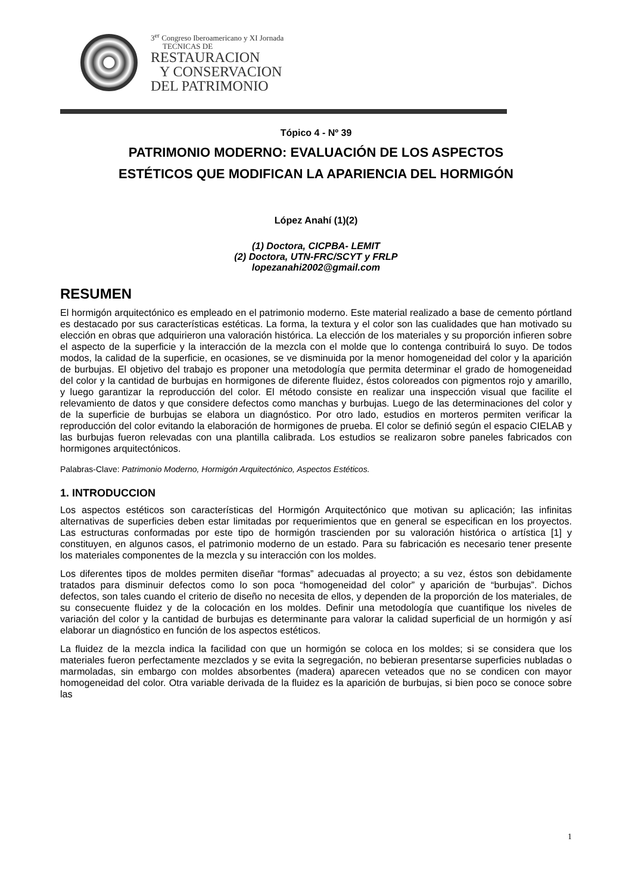3<sup>er</sup> Congreso Iberoamericano y XI Jornada
TECNICAS DE
RESTAURACION
Y CONSERVACION
DEL PATRIMONIO
Tópico 4 - Nº 39
PATRIMONIO MODERNO: EVALUACIÓN DE LOS ASPECTOS
ESTÉTICOS QUE MODIFICAN LA APARIENCIA DEL HORMIGÓN
López Anahí (1)(2)
(1) Doctora, CICPBA- LEMIT
(2) Doctora, UTN-FRC/SCYT y FRLP
lopezanahi2002@gmail.com
RESUMEN
El hormigón arquitectónico es empleado en el patrimonio moderno. Este material realizado a base de cemento pórtland es destacado por sus características estéticas. La forma, la textura y el color son las cualidades que han motivado su elección en obras que adquirieron una valoración histórica. La elección de los materiales y su proporción infieren sobre el aspecto de la superficie y la interacción de la mezcla con el molde que lo contenga contribuirá lo suyo. De todos modos, la calidad de la superficie, en ocasiones, se ve disminuida por la menor homogeneidad del color y la aparición de burbujas. El objetivo del trabajo es proponer una metodología que permita determinar el grado de homogeneidad del color y la cantidad de burbujas en hormigones de diferente fluidez, éstos coloreados con pigmentos rojo y amarillo, y luego garantizar la reproducción del color. El método consiste en realizar una inspección visual que facilite el relevamiento de datos y que considere defectos como manchas y burbujas. Luego de las determinaciones del color y de la superficie de burbujas se elabora un diagnóstico. Por otro lado, estudios en morteros permiten verificar la reproducción del color evitando la elaboración de hormigones de prueba. El color se definió según el espacio CIELAB y las burbujas fueron relevadas con una plantilla calibrada. Los estudios se realizaron sobre paneles fabricados con hormigones arquitectónicos.
Palabras-Clave: Patrimonio Moderno, Hormigón Arquitectónico, Aspectos Estéticos.
1. INTRODUCCION
Los aspectos estéticos son características del Hormigón Arquitectónico que motivan su aplicación; las infinitas alternativas de superficies deben estar limitadas por requerimientos que en general se especifican en los proyectos. Las estructuras conformadas por este tipo de hormigón trascienden por su valoración histórica o artística [1] y constituyen, en algunos casos, el patrimonio moderno de un estado. Para su fabricación es necesario tener presente los materiales componentes de la mezcla y su interacción con los moldes.
Los diferentes tipos de moldes permiten diseñar “formas” adecuadas al proyecto; a su vez, éstos son debidamente tratados para disminuir defectos como lo son poca “homogeneidad del color” y aparición de “burbujas”. Dichos defectos, son tales cuando el criterio de diseño no necesita de ellos, y dependen de la proporción de los materiales, de su consecuente fluidez y de la colocación en los moldes. Definir una metodología que cuantifique los niveles de variación del color y la cantidad de burbujas es determinante para valorar la calidad superficial de un hormigón y así elaborar un diagnóstico en función de los aspectos estéticos.
La fluidez de la mezcla indica la facilidad con que un hormigón se coloca en los moldes; si se considera que los materiales fueron perfectamente mezclados y se evita la segregación, no bebieran presentarse superficies nubladas o marmoladas, sin embargo con moldes absorbentes (madera) aparecen veteados que no se condicen con mayor homogeneidad del color. Otra variable derivada de la fluidez es la aparición de burbujas, si bien poco se conoce sobre las
1